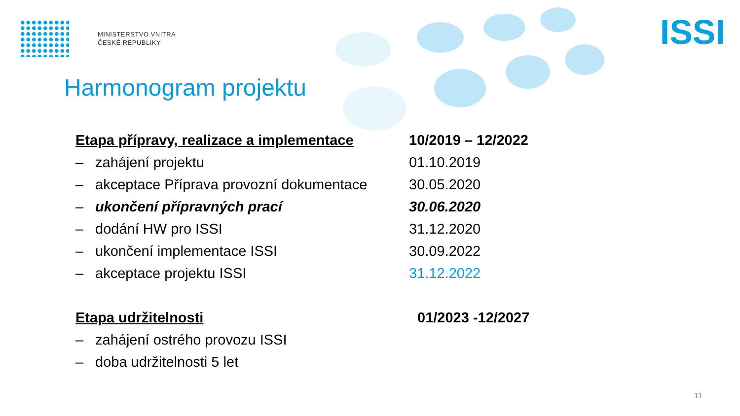MINISTERSTVO VNITRA
ČESKÉ REPUBLIKY
ISSI
Harmonogram projektu
Etapa přípravy, realizace a implementace 10/2019 – 12/2022
– zahájení projektu 01.10.2019
– akceptace Příprava provozní dokumentace 30.05.2020
– ukončení přípravných prací 30.06.2020
– dodání HW pro ISSI 31.12.2020
– ukončení implementace ISSI 30.09.2022
– akceptace projektu ISSI 31.12.2022
Etapa udržitelnosti 01/2023 -12/2027
– zahájení ostrého provozu ISSI
– doba udržitelnosti 5 let
11